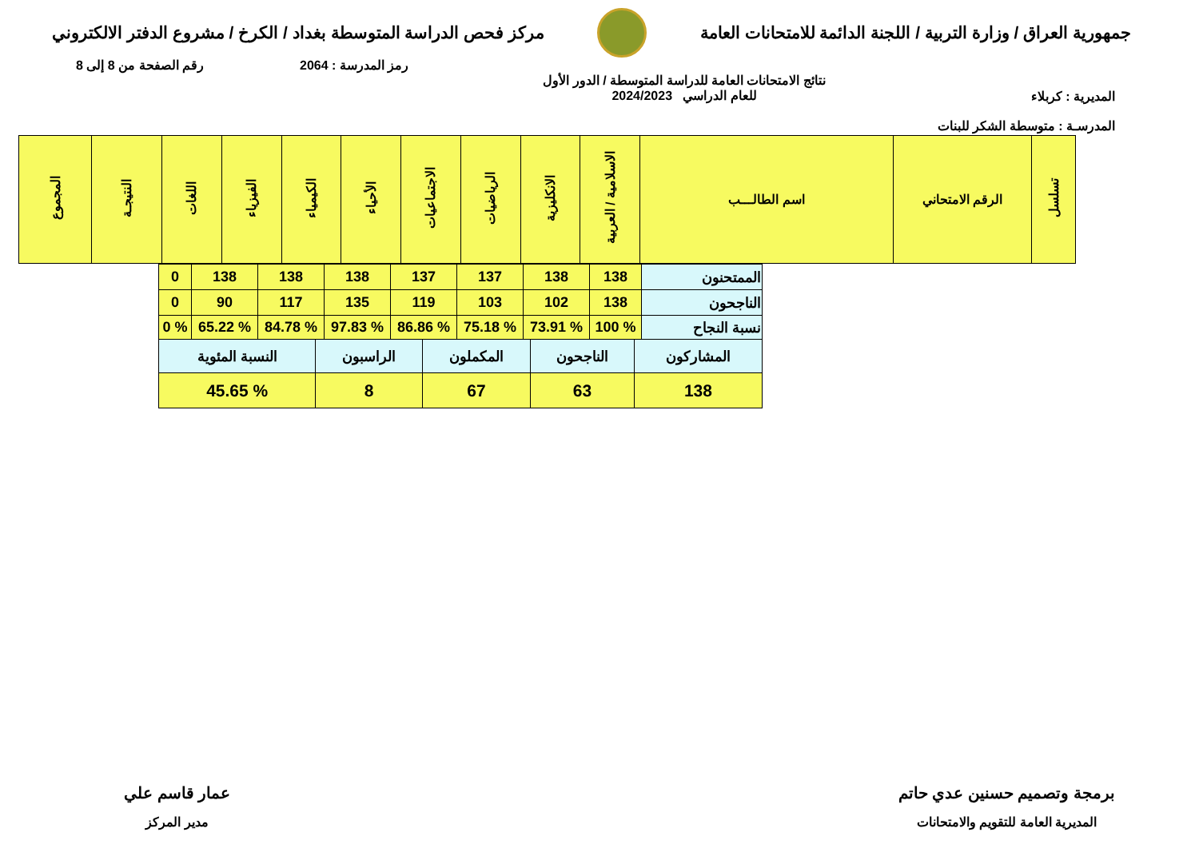جمهورية العراق / وزارة التربية / اللجنة الدائمة للامتحانات العامة
مركز فحص الدراسة المتوسطة بغداد / الكرخ / مشروع الدفتر الالكتروني
رمز المدرسة : 2064 رقم الصفحة من 8 إلى 8
المديرية : كربلاء
المدرسـة : متوسطة الشكر للبنات
نتائج الامتحانات العامة للدراسة المتوسطة / الدور الأول
للعام الدراسي 2024/2023
| تسلسل | الرقم الامتحاني | اسم الطالـــب | الاسلامية / العربية | الانكليزية | الرياضيات | الاجتماعيات | الأحياء | الكيمياء | الفيزياء | اللغات | النتيجـة | المجموع |
| الممتحنون | 138 | 138 | 137 | 137 | 138 | 138 | 138 | 0 |
| الناجحون | 138 | 102 | 103 | 119 | 135 | 117 | 90 | 0 |
| نسبة النجاح | % 100 | % 73.91 | % 75.18 | % 86.86 | % 97.83 | % 84.78 | % 65.22 | % 0 |
| المشاركون | الناجحون | المكملون | الراسبون | النسبة المئوية |
| 138 | 63 | 67 | 8 | % 45.65 |
برمجة وتصميم حسنين عدي حاتم
المديرية العامة للتقويم والامتحانات
عمار قاسم علي
مدير المركز